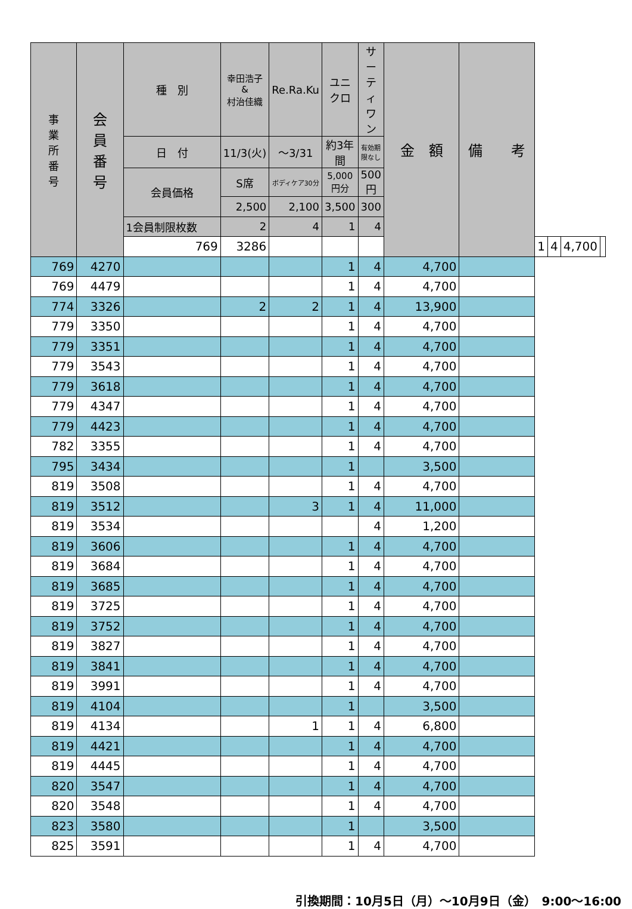| 事 業 所 番 号 | 会 員 番 号 | 種 別 | 幸田浩子 & 村治佳織 | Re.Ra.Ku | ユニクロ | サーティ ワン | 金 額 | 備 考 | | | | |
| --- | --- | --- | --- | --- | --- | --- | --- | --- | --- | --- | --- | --- |
| | | 日 付 | 11/3(火) | ～3/31 | 約3年間 | 有効期限なし | | | | | | |
| | | 会員価格 | S席 | ボディケア30分 | 5,000円分 | 500円 | | | | | | |
| | | | 2,500 | 2,100 | 3,500 | 300 | | | | | | |
| | | 1会員制限枚数 | 2 | 4 | 1 | 4 | | | | | | |
| | | 769 | 3286 | | | | | | 1 | 4 | 4,700 | |
| 769 | 4270 | | | | 1 | 4 | 4,700 | | | | | |
| 769 | 4479 | | | | 1 | 4 | 4,700 | | | | | |
| 774 | 3326 | | 2 | 2 | 1 | 4 | 13,900 | | | | | |
| 779 | 3350 | | | | 1 | 4 | 4,700 | | | | | |
| 779 | 3351 | | | | 1 | 4 | 4,700 | | | | | |
| 779 | 3543 | | | | 1 | 4 | 4,700 | | | | | |
| 779 | 3618 | | | | 1 | 4 | 4,700 | | | | | |
| 779 | 4347 | | | | 1 | 4 | 4,700 | | | | | |
| 779 | 4423 | | | | 1 | 4 | 4,700 | | | | | |
| 782 | 3355 | | | | 1 | 4 | 4,700 | | | | | |
| 795 | 3434 | | | | 1 | | 3,500 | | | | | |
| 819 | 3508 | | | | 1 | 4 | 4,700 | | | | | |
| 819 | 3512 | | | 3 | 1 | 4 | 11,000 | | | | | |
| 819 | 3534 | | | | | 4 | 1,200 | | | | | |
| 819 | 3606 | | | | 1 | 4 | 4,700 | | | | | |
| 819 | 3684 | | | | 1 | 4 | 4,700 | | | | | |
| 819 | 3685 | | | | 1 | 4 | 4,700 | | | | | |
| 819 | 3725 | | | | 1 | 4 | 4,700 | | | | | |
| 819 | 3752 | | | | 1 | 4 | 4,700 | | | | | |
| 819 | 3827 | | | | 1 | 4 | 4,700 | | | | | |
| 819 | 3841 | | | | 1 | 4 | 4,700 | | | | | |
| 819 | 3991 | | | | 1 | 4 | 4,700 | | | | | |
| 819 | 4104 | | | | 1 | | 3,500 | | | | | |
| 819 | 4134 | | | 1 | 1 | 4 | 6,800 | | | | | |
| 819 | 4421 | | | | 1 | 4 | 4,700 | | | | | |
| 819 | 4445 | | | | 1 | 4 | 4,700 | | | | | |
| 820 | 3547 | | | | 1 | 4 | 4,700 | | | | | |
| 820 | 3548 | | | | 1 | 4 | 4,700 | | | | | |
| 823 | 3580 | | | | 1 | | 3,500 | | | | | |
| 825 | 3591 | | | | 1 | 4 | 4,700 | | | | | |
引換期間：10月5日（月）～10月9日（金）　9:00～16:00